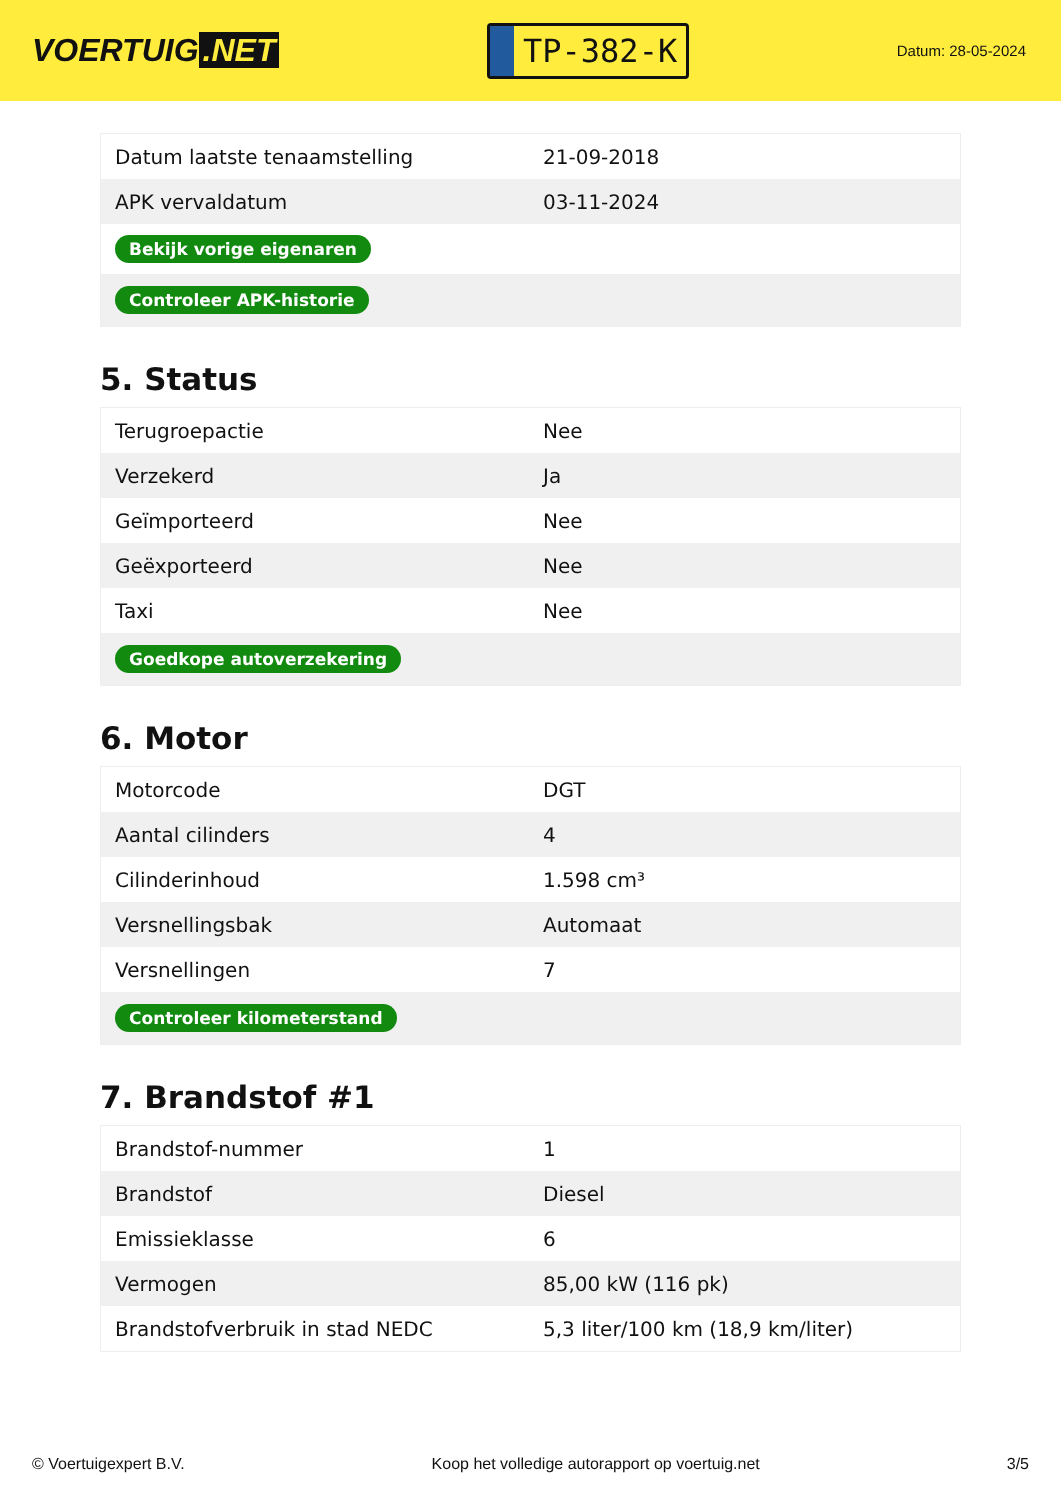VOERTUIG.NET
TP-382-K
Datum: 28-05-2024
| Datum laatste tenaamstelling | 21-09-2018 |
| APK vervaldatum | 03-11-2024 |
| Bekijk vorige eigenaren | |
| Controleer APK-historie | |
5. Status
| Terugroepactie | Nee |
| Verzekerd | Ja |
| Geïmporteerd | Nee |
| Geëxporteerd | Nee |
| Taxi | Nee |
| Goedkope autoverzekering | |
6. Motor
| Motorcode | DGT |
| Aantal cilinders | 4 |
| Cilinderinhoud | 1.598 cm³ |
| Versnellingsbak | Automaat |
| Versnellingen | 7 |
| Controleer kilometerstand | |
7. Brandstof #1
| Brandstof-nummer | 1 |
| Brandstof | Diesel |
| Emissieklasse | 6 |
| Vermogen | 85,00 kW (116 pk) |
| Brandstofverbruik in stad NEDC | 5,3 liter/100 km (18,9 km/liter) |
© Voertuigexpert B.V. Koop het volledige autorapport op voertuig.net 3/5